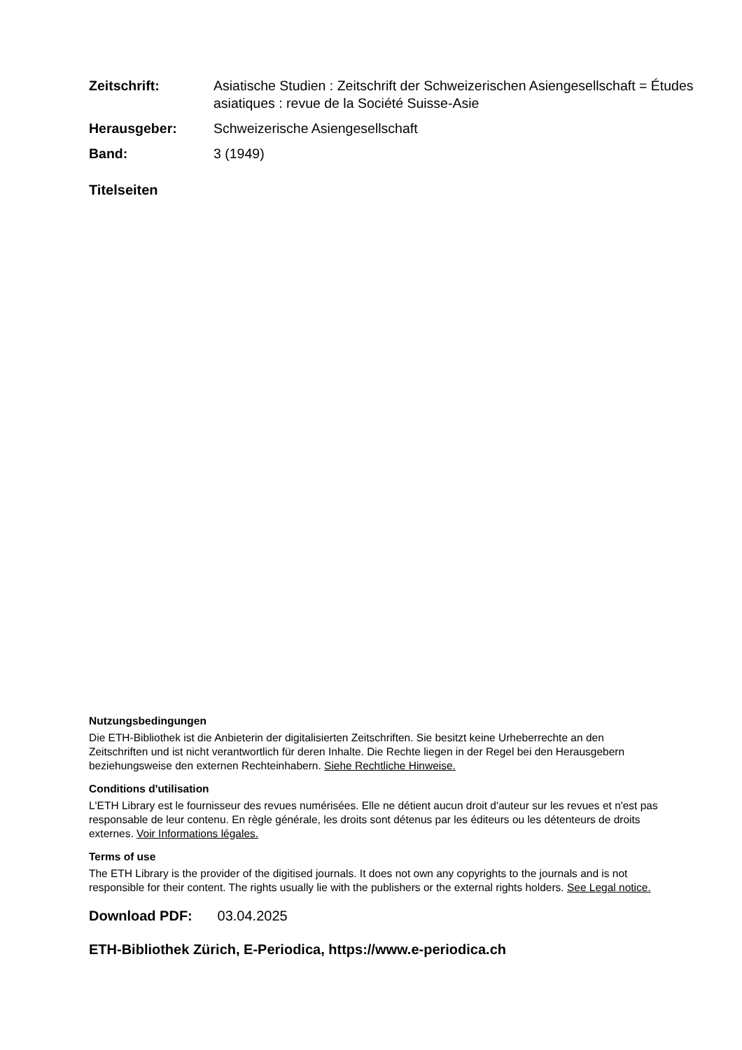Zeitschrift: Asiatische Studien : Zeitschrift der Schweizerischen Asiengesellschaft = Études asiatiques : revue de la Société Suisse-Asie
Herausgeber: Schweizerische Asiengesellschaft
Band: 3 (1949)
Titelseiten
Nutzungsbedingungen
Die ETH-Bibliothek ist die Anbieterin der digitalisierten Zeitschriften. Sie besitzt keine Urheberrechte an den Zeitschriften und ist nicht verantwortlich für deren Inhalte. Die Rechte liegen in der Regel bei den Herausgebern beziehungsweise den externen Rechteinhabern. Siehe Rechtliche Hinweise.
Conditions d'utilisation
L'ETH Library est le fournisseur des revues numérisées. Elle ne détient aucun droit d'auteur sur les revues et n'est pas responsable de leur contenu. En règle générale, les droits sont détenus par les éditeurs ou les détenteurs de droits externes. Voir Informations légales.
Terms of use
The ETH Library is the provider of the digitised journals. It does not own any copyrights to the journals and is not responsible for their content. The rights usually lie with the publishers or the external rights holders. See Legal notice.
Download PDF: 03.04.2025
ETH-Bibliothek Zürich, E-Periodica, https://www.e-periodica.ch